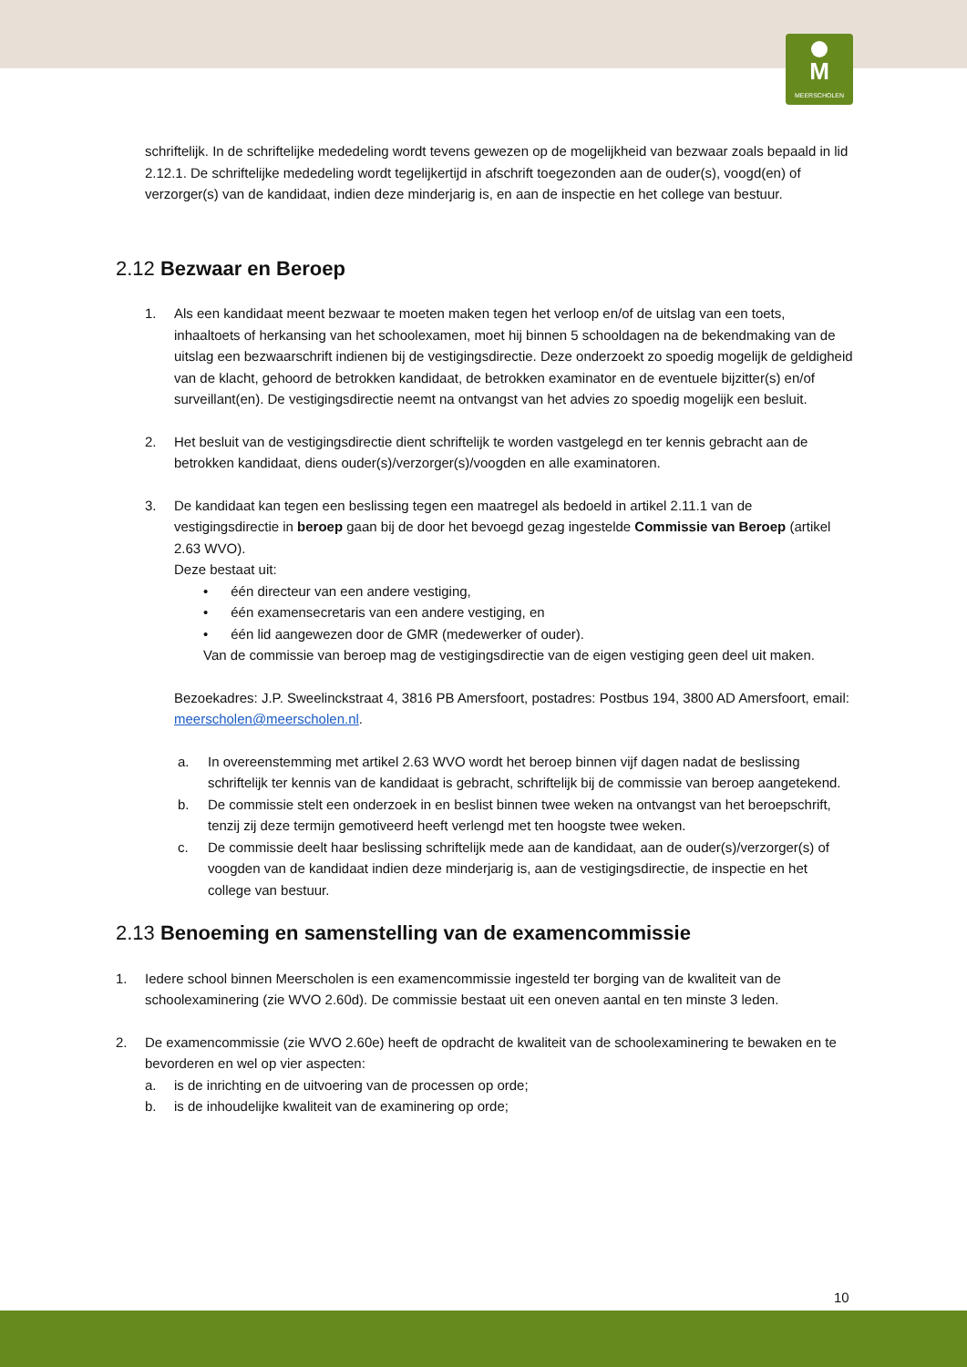M
MEERSCHOLEN
schriftelijk. In de schriftelijke mededeling wordt tevens gewezen op de mogelijkheid van bezwaar zoals bepaald in lid 2.12.1. De schriftelijke mededeling wordt tegelijkertijd in afschrift toegezonden aan de ouder(s), voogd(en) of verzorger(s) van de kandidaat, indien deze minderjarig is, en aan de inspectie en het college van bestuur.
2.12 Bezwaar en Beroep
1. Als een kandidaat meent bezwaar te moeten maken tegen het verloop en/of de uitslag van een toets, inhaaltoets of herkansing van het schoolexamen, moet hij binnen 5 schooldagen na de bekendmaking van de uitslag een bezwaarschrift indienen bij de vestigingsdirectie. Deze onderzoekt zo spoedig mogelijk de geldigheid van de klacht, gehoord de betrokken kandidaat, de betrokken examinator en de eventuele bijzitter(s) en/of surveillant(en). De vestigingsdirectie neemt na ontvangst van het advies zo spoedig mogelijk een besluit.
2. Het besluit van de vestigingsdirectie dient schriftelijk te worden vastgelegd en ter kennis gebracht aan de betrokken kandidaat, diens ouder(s)/verzorger(s)/voogden en alle examinatoren.
3. De kandidaat kan tegen een beslissing tegen een maatregel als bedoeld in artikel 2.11.1 van de vestigingsdirectie in beroep gaan bij de door het bevoegd gezag ingestelde Commissie van Beroep (artikel 2.63 WVO).
Deze bestaat uit:
• één directeur van een andere vestiging,
• één examensecretaris van een andere vestiging, en
• één lid aangewezen door de GMR (medewerker of ouder).
Van de commissie van beroep mag de vestigingsdirectie van de eigen vestiging geen deel uit maken.
Bezoekadres: J.P. Sweelinckstraat 4, 3816 PB Amersfoort, postadres: Postbus 194, 3800 AD Amersfoort, email: meerscholen@meerscholen.nl.
a. In overeenstemming met artikel 2.63 WVO wordt het beroep binnen vijf dagen nadat de beslissing schriftelijk ter kennis van de kandidaat is gebracht, schriftelijk bij de commissie van beroep aangetekend.
b. De commissie stelt een onderzoek in en beslist binnen twee weken na ontvangst van het beroepschrift, tenzij zij deze termijn gemotiveerd heeft verlengd met ten hoogste twee weken.
c. De commissie deelt haar beslissing schriftelijk mede aan de kandidaat, aan de ouder(s)/verzorger(s) of voogden van de kandidaat indien deze minderjarig is, aan de vestigingsdirectie, de inspectie en het college van bestuur.
2.13 Benoeming en samenstelling van de examencommissie
1. Iedere school binnen Meerscholen is een examencommissie ingesteld ter borging van de kwaliteit van de schoolexaminering (zie WVO 2.60d). De commissie bestaat uit een oneven aantal en ten minste 3 leden.
2. De examencommissie (zie WVO 2.60e) heeft de opdracht de kwaliteit van de schoolexaminering te bewaken en te bevorderen en wel op vier aspecten:
a. is de inrichting en de uitvoering van de processen op orde;
b. is de inhoudelijke kwaliteit van de examinering op orde;
10